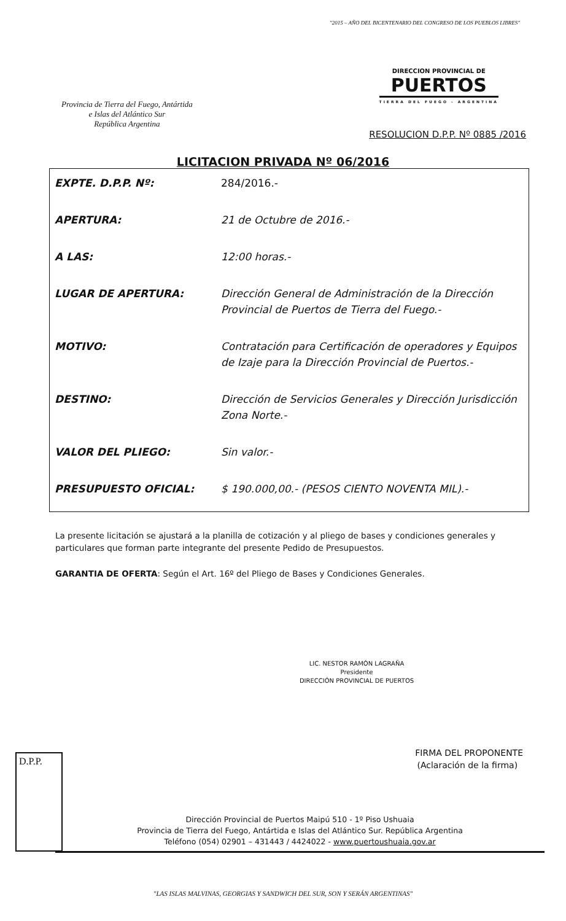"2015 – AÑO DEL BICENTENARIO DEL CONGRESO DE LOS PUEBLOS LIBRES"
Provincia de Tierra del Fuego, Antártida
e Islas del Atlántico Sur
República Argentina
DIRECCION PROVINCIAL DE
PUERTOS
TIERRA DEL FUEGO - ARGENTINA
RESOLUCION D.P.P. Nº 0885 /2016
LICITACION PRIVADA Nº 06/2016
| EXPTE. D.P.P. Nº: | 284/2016.- |
| APERTURA: | 21 de Octubre de 2016.- |
| A LAS: | 12:00 horas.- |
| LUGAR DE APERTURA: | Dirección General de Administración de la Dirección Provincial de Puertos de Tierra del Fuego.- |
| MOTIVO: | Contratación para Certificación de operadores y Equipos de Izaje para la Dirección Provincial de Puertos.- |
| DESTINO: | Dirección de Servicios Generales y Dirección Jurisdicción Zona Norte.- |
| VALOR DEL PLIEGO: | Sin valor.- |
| PRESUPUESTO OFICIAL: | $ 190.000,00.- (PESOS CIENTO NOVENTA MIL).- |
La presente licitación se ajustará a la planilla de cotización y al pliego de bases y condiciones generales y particulares que forman parte integrante del presente Pedido de Presupuestos.
GARANTIA DE OFERTA: Según el Art. 16º del Pliego de Bases y Condiciones Generales.
LIC. NESTOR RAMÓN LAGRAÑA
Presidente
DIRECCIÓN PROVINCIAL DE PUERTOS
FIRMA DEL PROPONENTE
(Aclaración de la firma)
D.P.P.
Dirección Provincial de Puertos Maipú 510 - 1º Piso Ushuaia
Provincia de Tierra del Fuego, Antártida e Islas del Atlántico Sur. República Argentina
Teléfono (054) 02901 – 431443 / 4424022 - www.puertoushuaia.gov.ar
"LAS ISLAS MALVINAS, GEORGIAS Y SANDWICH DEL SUR, SON Y SERÁN ARGENTINAS"